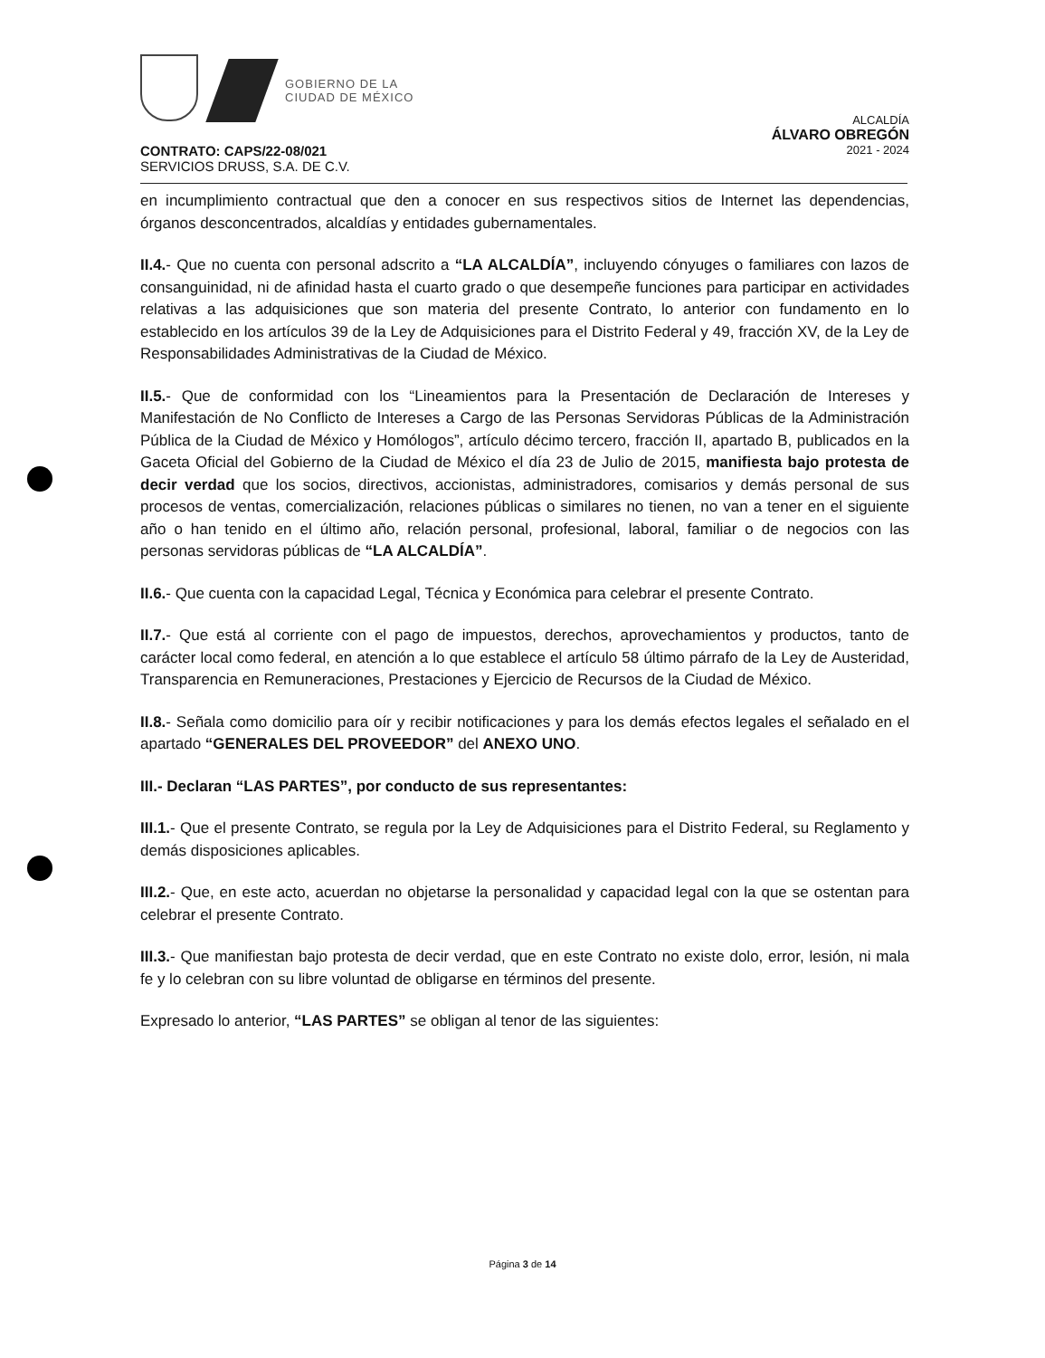GOBIERNO DE LA
CIUDAD DE MÉXICO
ALCALDÍA
ÁLVARO OBREGÓN
2021 - 2024
CONTRATO: CAPS/22-08/021
SERVICIOS DRUSS, S.A. DE C.V.
en incumplimiento contractual que den a conocer en sus respectivos sitios de Internet las dependencias, órganos desconcentrados, alcaldías y entidades gubernamentales.
II.4.- Que no cuenta con personal adscrito a “LA ALCALDÍA”, incluyendo cónyuges o familiares con lazos de consanguinidad, ni de afinidad hasta el cuarto grado o que desempeñe funciones para participar en actividades relativas a las adquisiciones que son materia del presente Contrato, lo anterior con fundamento en lo establecido en los artículos 39 de la Ley de Adquisiciones para el Distrito Federal y 49, fracción XV, de la Ley de Responsabilidades Administrativas de la Ciudad de México.
II.5.- Que de conformidad con los “Lineamientos para la Presentación de Declaración de Intereses y Manifestación de No Conflicto de Intereses a Cargo de las Personas Servidoras Públicas de la Administración Pública de la Ciudad de México y Homólogos”, artículo décimo tercero, fracción II, apartado B, publicados en la Gaceta Oficial del Gobierno de la Ciudad de México el día 23 de Julio de 2015, manifiesta bajo protesta de decir verdad que los socios, directivos, accionistas, administradores, comisarios y demás personal de sus procesos de ventas, comercialización, relaciones públicas o similares no tienen, no van a tener en el siguiente año o han tenido en el último año, relación personal, profesional, laboral, familiar o de negocios con las personas servidoras públicas de “LA ALCALDÍA”.
II.6.- Que cuenta con la capacidad Legal, Técnica y Económica para celebrar el presente Contrato.
II.7.- Que está al corriente con el pago de impuestos, derechos, aprovechamientos y productos, tanto de carácter local como federal, en atención a lo que establece el artículo 58 último párrafo de la Ley de Austeridad, Transparencia en Remuneraciones, Prestaciones y Ejercicio de Recursos de la Ciudad de México.
II.8.- Señala como domicilio para oír y recibir notificaciones y para los demás efectos legales el señalado en el apartado “GENERALES DEL PROVEEDOR” del ANEXO UNO.
III.- Declaran “LAS PARTES”, por conducto de sus representantes:
III.1.- Que el presente Contrato, se regula por la Ley de Adquisiciones para el Distrito Federal, su Reglamento y demás disposiciones aplicables.
III.2.- Que, en este acto, acuerdan no objetarse la personalidad y capacidad legal con la que se ostentan para celebrar el presente Contrato.
III.3.- Que manifiestan bajo protesta de decir verdad, que en este Contrato no existe dolo, error, lesión, ni mala fe y lo celebran con su libre voluntad de obligarse en términos del presente.
Expresado lo anterior, “LAS PARTES” se obligan al tenor de las siguientes:
Página 3 de 14